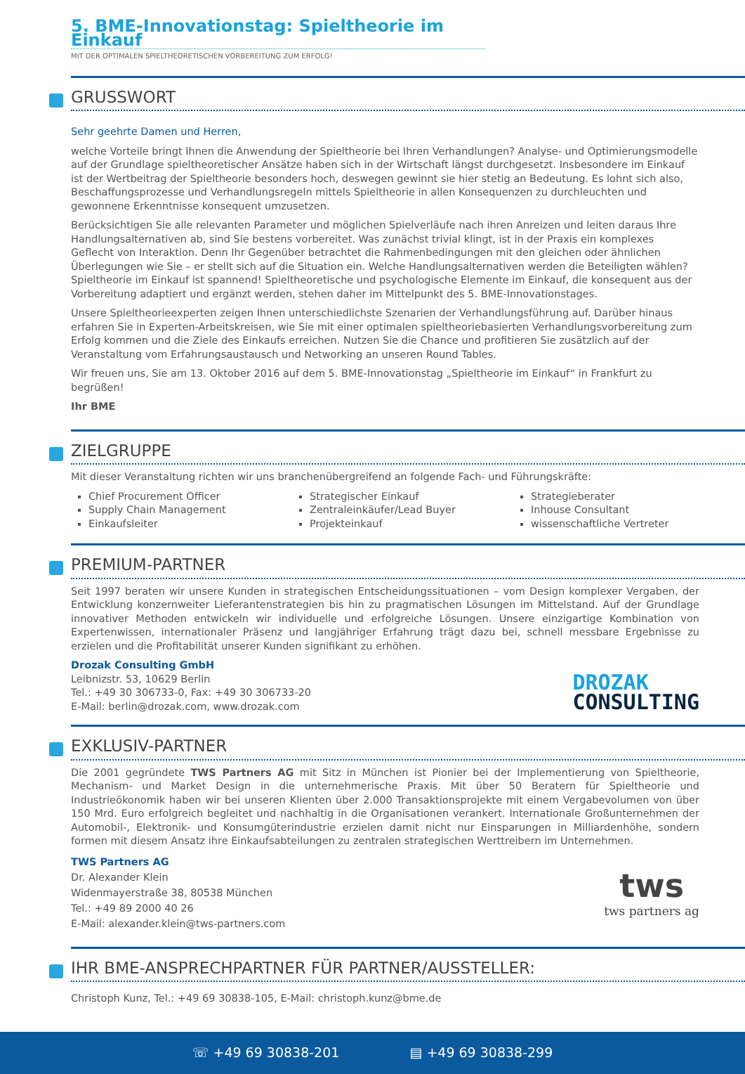5. BME-Innovationstag: Spieltheorie im Einkauf
MIT DER OPTIMALEN SPIELTHEORETISCHEN VORBEREITUNG ZUM ERFOLG!
GRUSSWORT
Sehr geehrte Damen und Herren,
welche Vorteile bringt Ihnen die Anwendung der Spieltheorie bei Ihren Verhandlungen? Analyse- und Optimierungsmodelle auf der Grundlage spieltheoretischer Ansätze haben sich in der Wirtschaft längst durchgesetzt. Insbesondere im Einkauf ist der Wertbeitrag der Spieltheorie besonders hoch, deswegen gewinnt sie hier stetig an Bedeutung. Es lohnt sich also, Beschaffungsprozesse und Verhandlungsregeln mittels Spieltheorie in allen Konsequenzen zu durchleuchten und gewonnene Erkenntnisse konsequent umzusetzen.
Berücksichtigen Sie alle relevanten Parameter und möglichen Spielverläufe nach ihren Anreizen und leiten daraus Ihre Handlungsalternativen ab, sind Sie bestens vorbereitet. Was zunächst trivial klingt, ist in der Praxis ein komplexes Geflecht von Interaktion. Denn Ihr Gegenüber betrachtet die Rahmenbedingungen mit den gleichen oder ähnlichen Überlegungen wie Sie – er stellt sich auf die Situation ein. Welche Handlungsalternativen werden die Beteiligten wählen? Spieltheorie im Einkauf ist spannend! Spieltheoretische und psychologische Elemente im Einkauf, die konsequent aus der Vorbereitung adaptiert und ergänzt werden, stehen daher im Mittelpunkt des 5. BME-Innovationstages.
Unsere Spieltheorieexperten zeigen Ihnen unterschiedlichste Szenarien der Verhandlungsführung auf. Darüber hinaus erfahren Sie in Experten-Arbeitskreisen, wie Sie mit einer optimalen spieltheoriebasierten Verhandlungsvorbereitung zum Erfolg kommen und die Ziele des Einkaufs erreichen. Nutzen Sie die Chance und profitieren Sie zusätzlich auf der Veranstaltung vom Erfahrungsaustausch und Networking an unseren Round Tables.
Wir freuen uns, Sie am 13. Oktober 2016 auf dem 5. BME-Innovationstag „Spieltheorie im Einkauf“ in Frankfurt zu begrüßen!
Ihr BME
ZIELGRUPPE
Mit dieser Veranstaltung richten wir uns branchenübergreifend an folgende Fach- und Führungskräfte:
Chief Procurement Officer
Strategischer Einkauf
Strategieberater
Supply Chain Management
Zentraleinkäufer/Lead Buyer
Inhouse Consultant
Einkaufsleiter
Projekteinkauf
wissenschaftliche Vertreter
PREMIUM-PARTNER
Seit 1997 beraten wir unsere Kunden in strategischen Entscheidungssituationen – vom Design komplexer Vergaben, der Entwicklung konzernweiter Lieferantenstrategien bis hin zu pragmatischen Lösungen im Mittelstand. Auf der Grundlage innovativer Methoden entwickeln wir individuelle und erfolgreiche Lösungen. Unsere einzigartige Kombination von Expertenwissen, internationaler Präsenz und langjähriger Erfahrung trägt dazu bei, schnell messbare Ergebnisse zu erzielen und die Profitabilität unserer Kunden signifikant zu erhöhen.
Drozak Consulting GmbH
Leibnizstr. 53, 10629 Berlin
Tel.: +49 30 306733-0, Fax: +49 30 306733-20
E-Mail: berlin@drozak.com, www.drozak.com
DROZAK
CONSULTING
EXKLUSIV-PARTNER
Die 2001 gegründete TWS Partners AG mit Sitz in München ist Pionier bei der Implementierung von Spieltheorie, Mechanism- und Market Design in die unternehmerische Praxis. Mit über 50 Beratern für Spieltheorie und Industrieökonomik haben wir bei unseren Klienten über 2.000 Transaktionsprojekte mit einem Vergabevolumen von über 150 Mrd. Euro erfolgreich begleitet und nachhaltig in die Organisationen verankert. Internationale Großunternehmen der Automobil-, Elektronik- und Konsumgüterindustrie erzielen damit nicht nur Einsparungen in Milliardenhöhe, sondern formen mit diesem Ansatz ihre Einkaufsabteilungen zu zentralen strategischen Werttreibern im Unternehmen.
TWS Partners AG
Dr. Alexander Klein
Widenmayerstraße 38, 80538 München
Tel.: +49 89 2000 40 26
E-Mail: alexander.klein@tws-partners.com
tws
tws partners ag
IHR BME-ANSPRECHPARTNER FÜR PARTNER/AUSSTELLER:
Christoph Kunz, Tel.: +49 69 30838-105, E-Mail: christoph.kunz@bme.de
☏ +49 69 30838-201 ▤ +49 69 30838-299